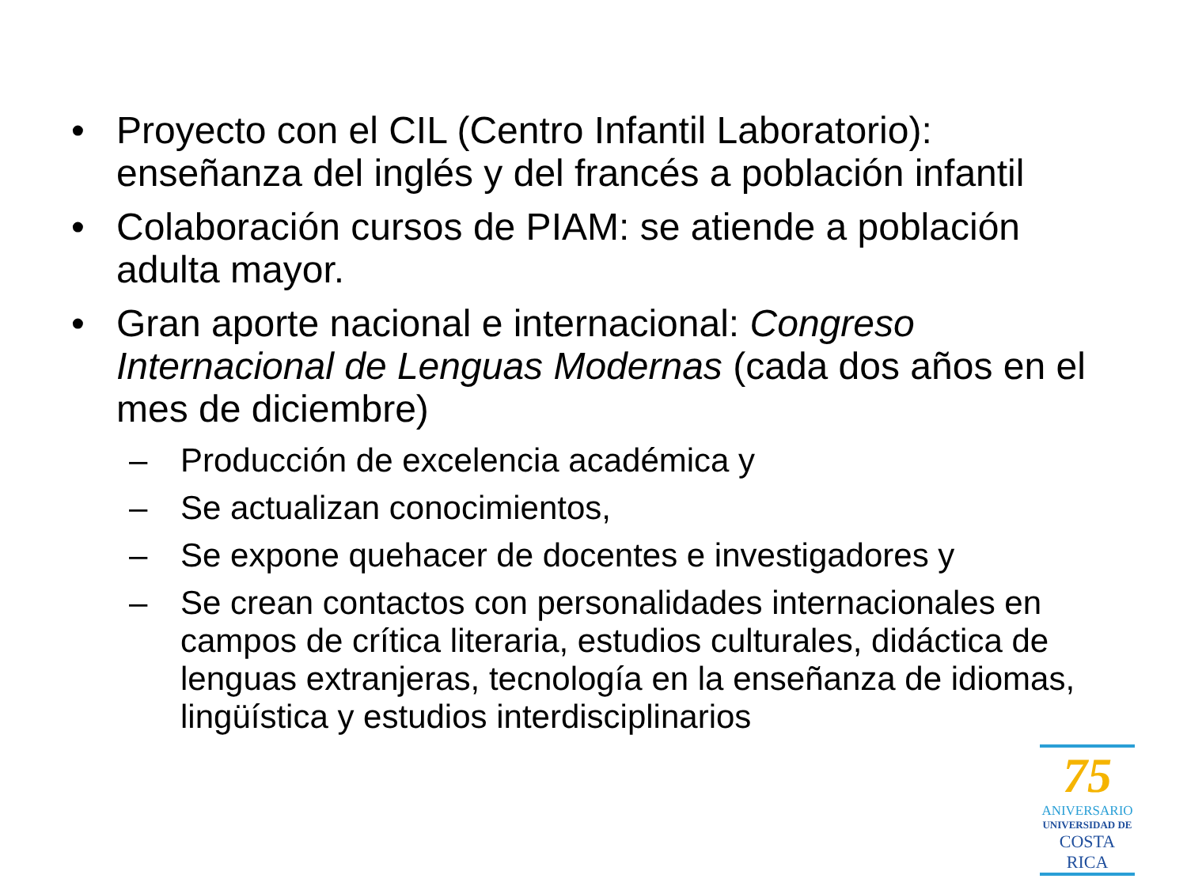• Proyecto con el CIL (Centro Infantil Laboratorio): enseñanza del inglés y del francés a población infantil
• Colaboración cursos de PIAM: se atiende a población adulta mayor.
• Gran aporte nacional e internacional: Congreso Internacional de Lenguas Modernas (cada dos años en el mes de diciembre)
– Producción de excelencia académica y
– Se actualizan conocimientos,
– Se expone quehacer de docentes e investigadores y
– Se crean contactos con personalidades internacionales en campos de crítica literaria, estudios culturales, didáctica de lenguas extranjeras, tecnología en la enseñanza de idiomas, lingüística y estudios interdisciplinarios
75
ANIVERSARIO
UNIVERSIDAD DE
COSTA RICA